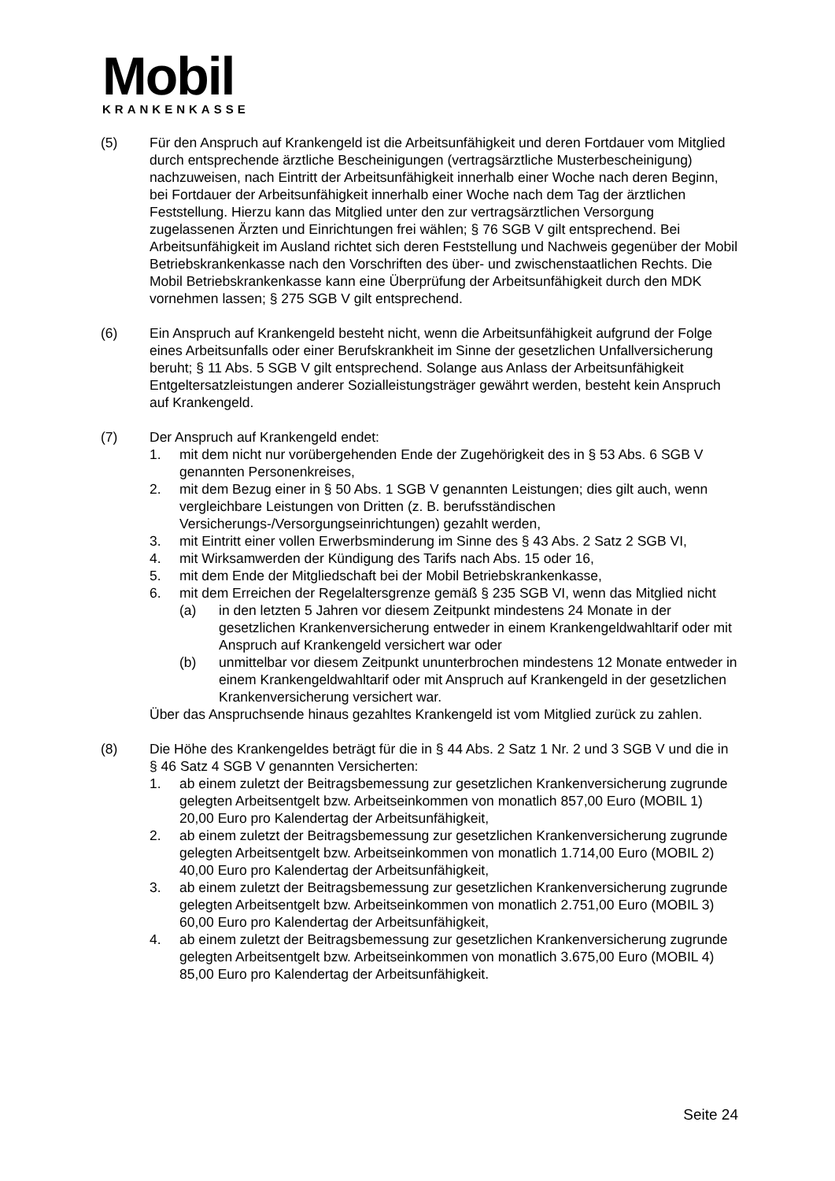Mobil
KRANKENKASSE
(5) Für den Anspruch auf Krankengeld ist die Arbeitsunfähigkeit und deren Fortdauer vom Mitglied durch entsprechende ärztliche Bescheinigungen (vertragsärztliche Musterbescheinigung) nachzuweisen, nach Eintritt der Arbeitsunfähigkeit innerhalb einer Woche nach deren Beginn, bei Fortdauer der Arbeitsunfähigkeit innerhalb einer Woche nach dem Tag der ärztlichen Feststellung. Hierzu kann das Mitglied unter den zur vertragsärztlichen Versorgung zugelassenen Ärzten und Einrichtungen frei wählen; § 76 SGB V gilt entsprechend. Bei Arbeitsunfähigkeit im Ausland richtet sich deren Feststellung und Nachweis gegenüber der Mobil Betriebskrankenkasse nach den Vorschriften des über- und zwischenstaatlichen Rechts. Die Mobil Betriebskrankenkasse kann eine Überprüfung der Arbeitsunfähigkeit durch den MDK vornehmen lassen; § 275 SGB V gilt entsprechend.
(6) Ein Anspruch auf Krankengeld besteht nicht, wenn die Arbeitsunfähigkeit aufgrund der Folge eines Arbeitsunfalls oder einer Berufskrankheit im Sinne der gesetzlichen Unfallversicherung beruht; § 11 Abs. 5 SGB V gilt entsprechend. Solange aus Anlass der Arbeitsunfähigkeit Entgeltersatzleistungen anderer Sozialleistungsträger gewährt werden, besteht kein Anspruch auf Krankengeld.
(7) Der Anspruch auf Krankengeld endet:
1. mit dem nicht nur vorübergehenden Ende der Zugehörigkeit des in § 53 Abs. 6 SGB V genannten Personenkreises,
2. mit dem Bezug einer in § 50 Abs. 1 SGB V genannten Leistungen; dies gilt auch, wenn vergleichbare Leistungen von Dritten (z. B. berufsständischen Versicherungs-/Versorgungseinrichtungen) gezahlt werden,
3. mit Eintritt einer vollen Erwerbsminderung im Sinne des § 43 Abs. 2 Satz 2 SGB VI,
4. mit Wirksamwerden der Kündigung des Tarifs nach Abs. 15 oder 16,
5. mit dem Ende der Mitgliedschaft bei der Mobil Betriebskrankenkasse,
6. mit dem Erreichen der Regelaltersgrenze gemäß § 235 SGB VI, wenn das Mitglied nicht
(a) in den letzten 5 Jahren vor diesem Zeitpunkt mindestens 24 Monate in der gesetzlichen Krankenversicherung entweder in einem Krankengeldwahltarif oder mit Anspruch auf Krankengeld versichert war oder
(b) unmittelbar vor diesem Zeitpunkt ununterbrochen mindestens 12 Monate entweder in einem Krankengeldwahltarif oder mit Anspruch auf Krankengeld in der gesetzlichen Krankenversicherung versichert war.
Über das Anspruchsende hinaus gezahltes Krankengeld ist vom Mitglied zurück zu zahlen.
(8) Die Höhe des Krankengeldes beträgt für die in § 44 Abs. 2 Satz 1 Nr. 2 und 3 SGB V und die in § 46 Satz 4 SGB V genannten Versicherten:
1. ab einem zuletzt der Beitragsbemessung zur gesetzlichen Krankenversicherung zugrunde gelegten Arbeitsentgelt bzw. Arbeitseinkommen von monatlich 857,00 Euro (MOBIL 1) 20,00 Euro pro Kalendertag der Arbeitsunfähigkeit,
2. ab einem zuletzt der Beitragsbemessung zur gesetzlichen Krankenversicherung zugrunde gelegten Arbeitsentgelt bzw. Arbeitseinkommen von monatlich 1.714,00 Euro (MOBIL 2) 40,00 Euro pro Kalendertag der Arbeitsunfähigkeit,
3. ab einem zuletzt der Beitragsbemessung zur gesetzlichen Krankenversicherung zugrunde gelegten Arbeitsentgelt bzw. Arbeitseinkommen von monatlich 2.751,00 Euro (MOBIL 3) 60,00 Euro pro Kalendertag der Arbeitsunfähigkeit,
4. ab einem zuletzt der Beitragsbemessung zur gesetzlichen Krankenversicherung zugrunde gelegten Arbeitsentgelt bzw. Arbeitseinkommen von monatlich 3.675,00 Euro (MOBIL 4) 85,00 Euro pro Kalendertag der Arbeitsunfähigkeit.
Seite 24